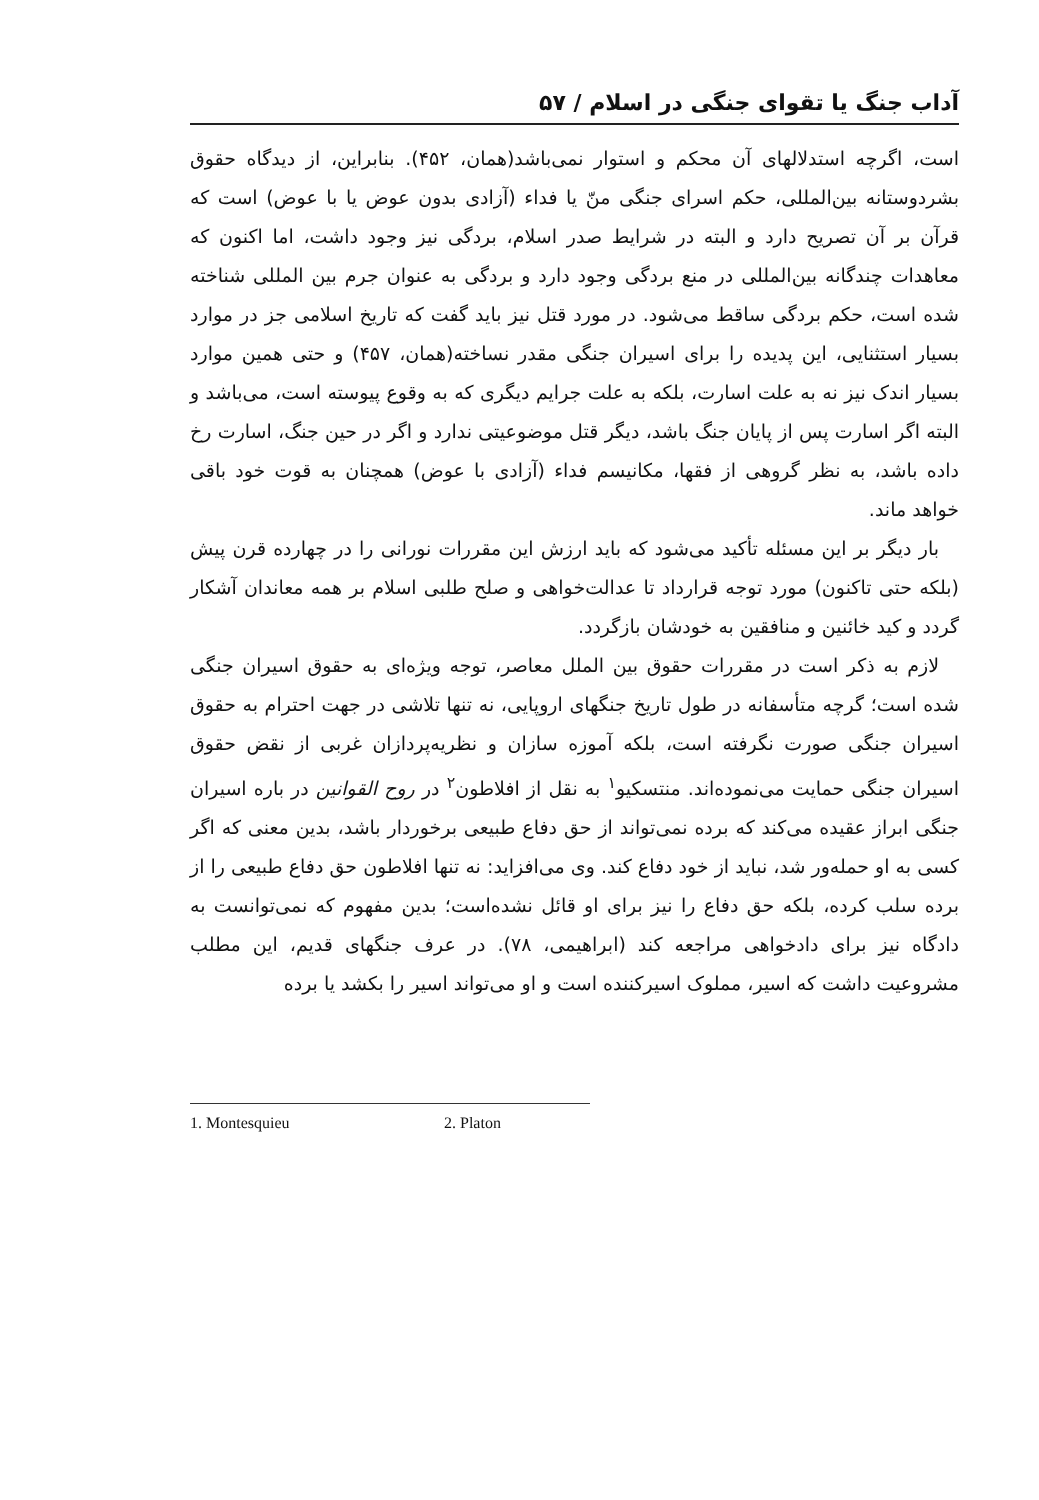آداب جنگ یا تقوای جنگی در اسلام / ۵۷
است، اگرچه استدلالهای آن محکم و استوار نمی‌باشد(همان، ۴۵۲). بنابراین، از دیدگاه حقوق بشردوستانه بین‌المللی، حکم اسرای جنگی منّ یا فداء (آزادی بدون عوض یا با عوض) است که قرآن بر آن تصریح دارد و البته در شرایط صدر اسلام، بردگی نیز وجود داشت، اما اکنون که معاهدات چندگانه بین‌المللی در منع بردگی وجود دارد و بردگی به عنوان جرم بین المللی شناخته شده است، حکم بردگی ساقط می‌شود. در مورد قتل نیز باید گفت که تاریخ اسلامی جز در موارد بسیار استثنایی، این پدیده را برای اسیران جنگی مقدر نساخته(همان، ۴۵۷) و حتی همین موارد بسیار اندک نیز نه به علت اسارت، بلکه به علت جرایم دیگری که به وقوع پیوسته است، می‌باشد و البته اگر اسارت پس از پایان جنگ باشد، دیگر قتل موضوعیتی ندارد و اگر در حین جنگ، اسارت رخ داده باشد، به نظر گروهی از فقها، مکانیسم فداء (آزادی با عوض) همچنان به قوت خود باقی خواهد ماند.
بار دیگر بر این مسئله تأکید می‌شود که باید ارزش این مقررات نورانی را در چهارده قرن پیش (بلکه حتی تاکنون) مورد توجه قرارداد تا عدالت‌خواهی و صلح طلبی اسلام بر همه معاندان آشکار گردد و کید خائنین و منافقین به خودشان بازگردد.
لازم به ذکر است در مقررات حقوق بین الملل معاصر، توجه ویژه‌ای به حقوق اسیران جنگی شده است؛ گرچه متأسفانه در طول تاریخ جنگهای اروپایی، نه تنها تلاشی در جهت احترام به حقوق اسیران جنگی صورت نگرفته است، بلکه آموزه سازان و نظریه‌پردازان غربی از نقض حقوق اسیران جنگی حمایت می‌نموده‌اند. منتسکیو<sup>۱</sup> به نقل از افلاطون<sup>۲</sup> در روح القوانین در باره اسیران جنگی ابراز عقیده می‌کند که برده نمی‌تواند از حق دفاع طبیعی برخوردار باشد، بدین معنی که اگر کسی به او حمله‌ور شد، نباید از خود دفاع کند. وی می‌افزاید: نه تنها افلاطون حق دفاع طبیعی را از برده سلب کرده، بلکه حق دفاع را نیز برای او قائل نشده‌است؛ بدین مفهوم که نمی‌توانست به دادگاه نیز برای دادخواهی مراجعه کند (ابراهیمی، ۷۸). در عرف جنگهای قدیم، این مطلب مشروعیت داشت که اسیر، مملوک اسیرکننده است و او می‌تواند اسیر را بکشد یا برده
1. Montesquieu 2. Platon